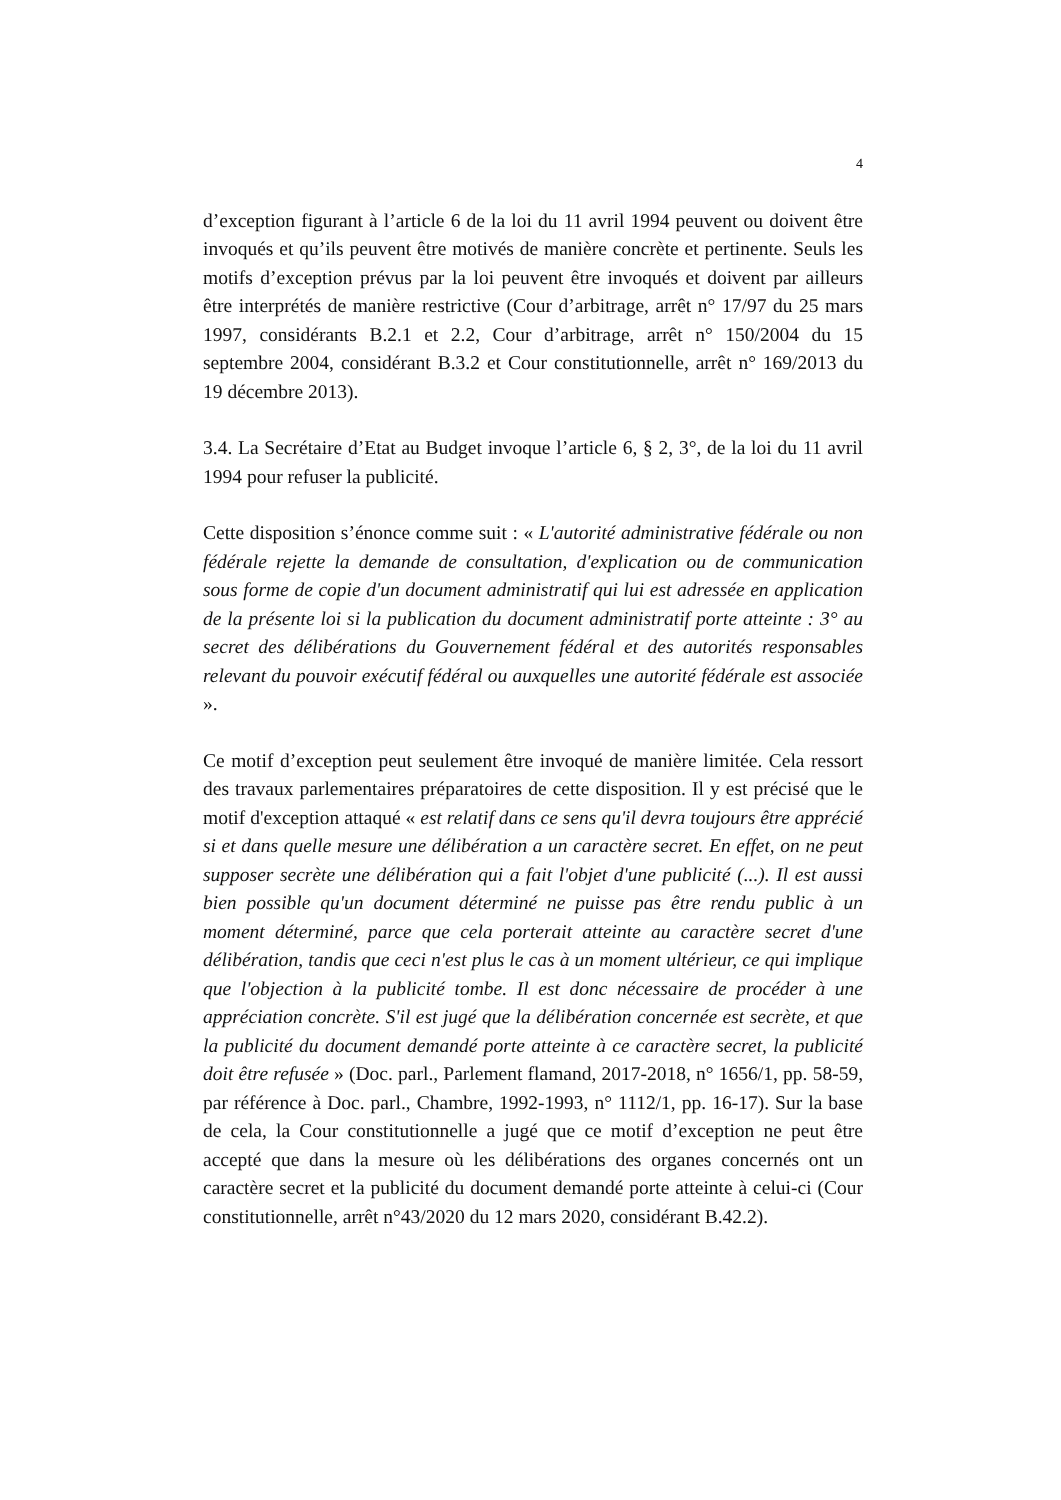4
d’exception figurant à l’article 6 de la loi du 11 avril 1994 peuvent ou doivent être invoqués et qu’ils peuvent être motivés de manière concrète et pertinente. Seuls les motifs d’exception prévus par la loi peuvent être invoqués et doivent par ailleurs être interprétés de manière restrictive (Cour d’arbitrage, arrêt n° 17/97 du 25 mars 1997, considérants B.2.1 et 2.2, Cour d’arbitrage, arrêt n° 150/2004 du 15 septembre 2004, considérant B.3.2 et Cour constitutionnelle, arrêt n° 169/2013 du 19 décembre 2013).
3.4. La Secrétaire d’Etat au Budget invoque l’article 6, § 2, 3°, de la loi du 11 avril 1994 pour refuser la publicité.
Cette disposition s’énonce comme suit : « L'autorité administrative fédérale ou non fédérale rejette la demande de consultation, d'explication ou de communication sous forme de copie d'un document administratif qui lui est adressée en application de la présente loi si la publication du document administratif porte atteinte : 3° au secret des délibérations du Gouvernement fédéral et des autorités responsables relevant du pouvoir exécutif fédéral ou auxquelles une autorité fédérale est associée ».
Ce motif d’exception peut seulement être invoqué de manière limitée. Cela ressort des travaux parlementaires préparatoires de cette disposition. Il y est précisé que le motif d'exception attaqué « est relatif dans ce sens qu'il devra toujours être apprécié si et dans quelle mesure une délibération a un caractère secret. En effet, on ne peut supposer secrète une délibération qui a fait l'objet d'une publicité (...). Il est aussi bien possible qu'un document déterminé ne puisse pas être rendu public à un moment déterminé, parce que cela porterait atteinte au caractère secret d'une délibération, tandis que ceci n'est plus le cas à un moment ultérieur, ce qui implique que l'objection à la publicité tombe. Il est donc nécessaire de procéder à une appréciation concrète. S'il est jugé que la délibération concernée est secrète, et que la publicité du document demandé porte atteinte à ce caractère secret, la publicité doit être refusée » (Doc. parl., Parlement flamand, 2017-2018, n° 1656/1, pp. 58-59, par référence à Doc. parl., Chambre, 1992-1993, n° 1112/1, pp. 16-17). Sur la base de cela, la Cour constitutionnelle a jugé que ce motif d’exception ne peut être accepté que dans la mesure où les délibérations des organes concernés ont un caractère secret et la publicité du document demandé porte atteinte à celui-ci (Cour constitutionnelle, arrêt n°43/2020 du 12 mars 2020, considérant B.42.2).